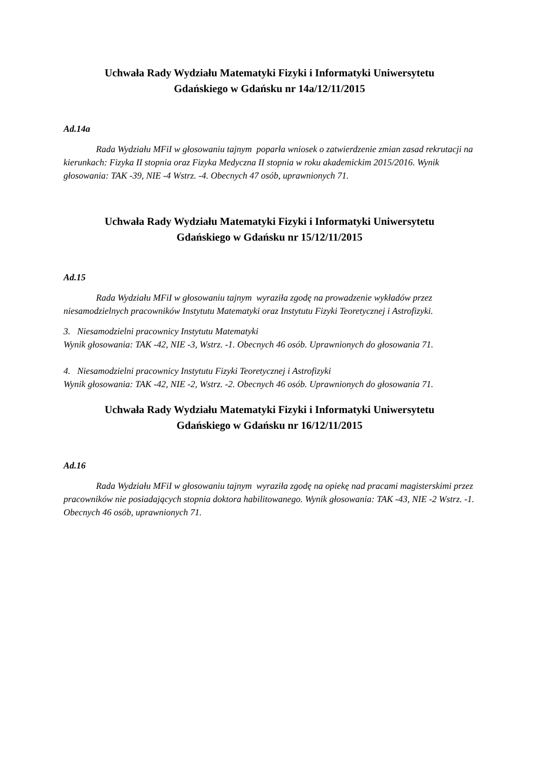Uchwała Rady Wydziału Matematyki Fizyki i Informatyki Uniwersytetu
Gdańskiego w Gdańsku nr 14a/12/11/2015
Ad.14a
Rada Wydziału MFiI w głosowaniu tajnym poparła wniosek o zatwierdzenie zmian zasad rekrutacji na kierunkach: Fizyka II stopnia oraz Fizyka Medyczna II stopnia w roku akademickim 2015/2016. Wynik głosowania: TAK -39, NIE -4 Wstrz. -4. Obecnych 47 osób, uprawnionych 71.
Uchwała Rady Wydziału Matematyki Fizyki i Informatyki Uniwersytetu
Gdańskiego w Gdańsku nr 15/12/11/2015
Ad.15
Rada Wydziału MFiI w głosowaniu tajnym wyraziła zgodę na prowadzenie wykładów przez niesamodzielnych pracowników Instytutu Matematyki oraz Instytutu Fizyki Teoretycznej i Astrofizyki.
3. Niesamodzielni pracownicy Instytutu Matematyki
Wynik głosowania: TAK -42, NIE -3, Wstrz. -1. Obecnych 46 osób. Uprawnionych do głosowania 71.
4. Niesamodzielni pracownicy Instytutu Fizyki Teoretycznej i Astrofizyki
Wynik głosowania: TAK -42, NIE -2, Wstrz. -2. Obecnych 46 osób. Uprawnionych do głosowania 71.
Uchwała Rady Wydziału Matematyki Fizyki i Informatyki Uniwersytetu
Gdańskiego w Gdańsku nr 16/12/11/2015
Ad.16
Rada Wydziału MFiI w głosowaniu tajnym wyraziła zgodę na opiekę nad pracami magisterskimi przez pracowników nie posiadających stopnia doktora habilitowanego. Wynik głosowania: TAK -43, NIE -2 Wstrz. -1. Obecnych 46 osób, uprawnionych 71.